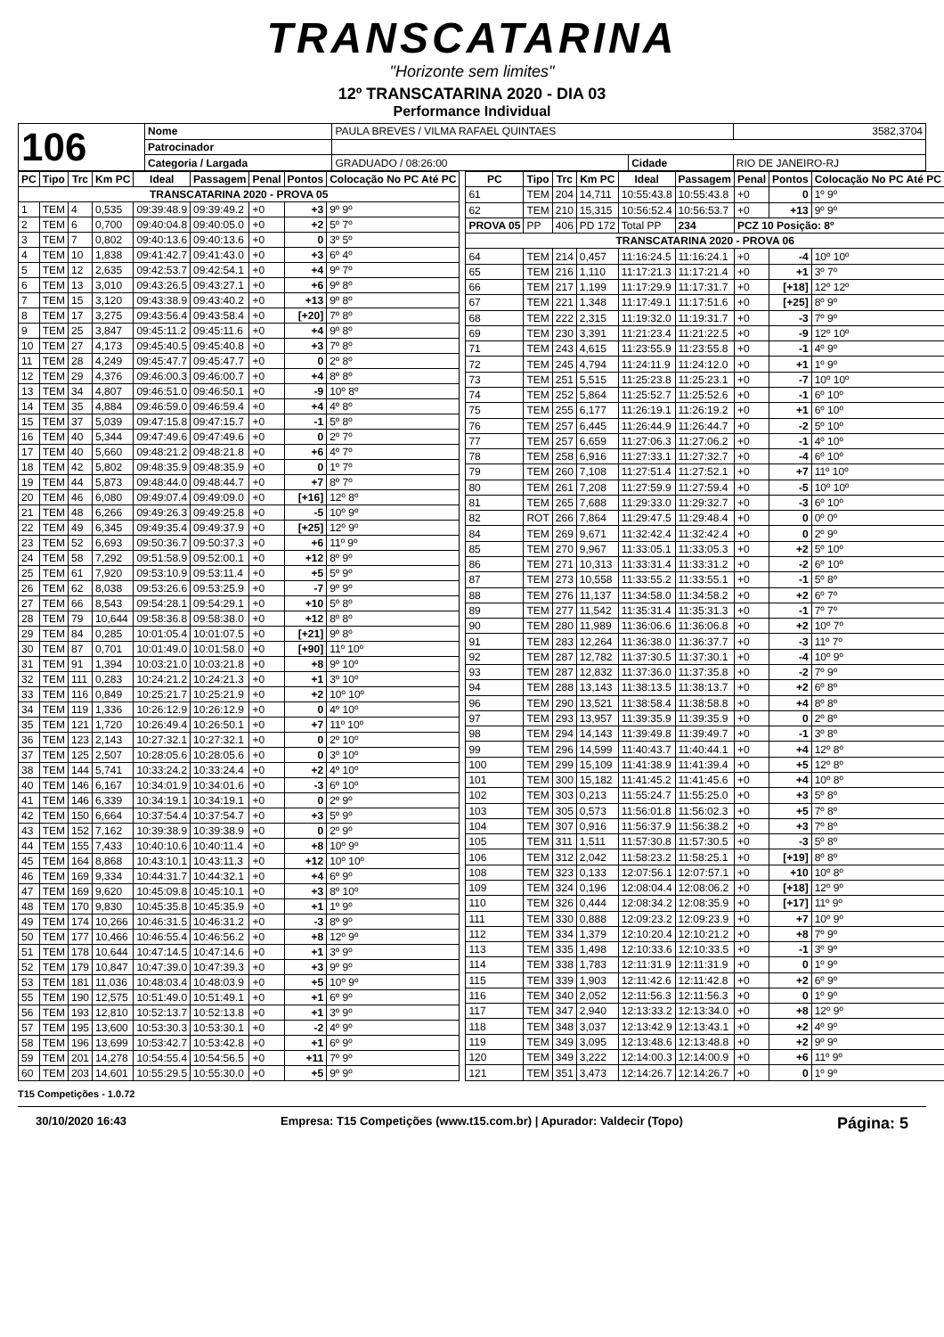TRANSCATARINA
"Horizonte sem limites"
12º TRANSCATARINA 2020 - DIA 03
Performance Individual
| 106 | Nome | PAULA BREVES / VILMA RAFAEL QUINTAES | | | 3582,3704 |
| | Patrocinador | | | | |
| | Categoria / Largada | GRADUADO / 08:26:00 | Cidade | RIO DE JANEIRO-RJ | |
| PC | Tipo | Trc | Km PC | Ideal | Passagem | Penal | Pontos | Colocação No PC Até PC |
| --- | --- | --- | --- | --- | --- | --- | --- | --- |
| TRANSCATARINA 2020 - PROVA 05 | | | | | | | | |
| 1 | TEM | 4 | 0,535 | 09:39:48.9 | 09:39:49.2 | +0 | +3 | 9º 9º |
| 2 | TEM | 6 | 0,700 | 09:40:04.8 | 09:40:05.0 | +0 | +2 | 5º 7º |
| 3 | TEM | 7 | 0,802 | 09:40:13.6 | 09:40:13.6 | +0 | 0 | 3º 5º |
| 4 | TEM | 10 | 1,838 | 09:41:42.7 | 09:41:43.0 | +0 | +3 | 6º 4º |
| 5 | TEM | 12 | 2,635 | 09:42:53.7 | 09:42:54.1 | +0 | +4 | 9º 7º |
| 6 | TEM | 13 | 3,010 | 09:43:26.5 | 09:43:27.1 | +0 | +6 | 9º 8º |
| 7 | TEM | 15 | 3,120 | 09:43:38.9 | 09:43:40.2 | +0 | +13 | 9º 8º |
| 8 | TEM | 17 | 3,275 | 09:43:56.4 | 09:43:58.4 | +0 | [+20] | 7º 8º |
| 9 | TEM | 25 | 3,847 | 09:45:11.2 | 09:45:11.6 | +0 | +4 | 9º 8º |
| 10 | TEM | 27 | 4,173 | 09:45:40.5 | 09:45:40.8 | +0 | +3 | 7º 8º |
| 11 | TEM | 28 | 4,249 | 09:45:47.7 | 09:45:47.7 | +0 | 0 | 2º 8º |
| 12 | TEM | 29 | 4,376 | 09:46:00.3 | 09:46:00.7 | +0 | +4 | 8º 8º |
| 13 | TEM | 34 | 4,807 | 09:46:51.0 | 09:46:50.1 | +0 | -9 | 10º 8º |
| 14 | TEM | 35 | 4,884 | 09:46:59.0 | 09:46:59.4 | +0 | +4 | 4º 8º |
| 15 | TEM | 37 | 5,039 | 09:47:15.8 | 09:47:15.7 | +0 | -1 | 5º 8º |
| 16 | TEM | 40 | 5,344 | 09:47:49.6 | 09:47:49.6 | +0 | 0 | 2º 7º |
| 17 | TEM | 40 | 5,660 | 09:48:21.2 | 09:48:21.8 | +0 | +6 | 4º 7º |
| 18 | TEM | 42 | 5,802 | 09:48:35.9 | 09:48:35.9 | +0 | 0 | 1º 7º |
| 19 | TEM | 44 | 5,873 | 09:48:44.0 | 09:48:44.7 | +0 | +7 | 8º 7º |
| 20 | TEM | 46 | 6,080 | 09:49:07.4 | 09:49:09.0 | +0 | [+16] | 12º 8º |
| 21 | TEM | 48 | 6,266 | 09:49:26.3 | 09:49:25.8 | +0 | -5 | 10º 9º |
| 22 | TEM | 49 | 6,345 | 09:49:35.4 | 09:49:37.9 | +0 | [+25] | 12º 9º |
| 23 | TEM | 52 | 6,693 | 09:50:36.7 | 09:50:37.3 | +0 | +6 | 11º 9º |
| 24 | TEM | 58 | 7,292 | 09:51:58.9 | 09:52:00.1 | +0 | +12 | 8º 9º |
| 25 | TEM | 61 | 7,920 | 09:53:10.9 | 09:53:11.4 | +0 | +5 | 5º 9º |
| 26 | TEM | 62 | 8,038 | 09:53:26.6 | 09:53:25.9 | +0 | -7 | 9º 9º |
| 27 | TEM | 66 | 8,543 | 09:54:28.1 | 09:54:29.1 | +0 | +10 | 5º 8º |
| 28 | TEM | 79 | 10,644 | 09:58:36.8 | 09:58:38.0 | +0 | +12 | 8º 8º |
| 29 | TEM | 84 | 0,285 | 10:01:05.4 | 10:01:07.5 | +0 | [+21] | 9º 8º |
| 30 | TEM | 87 | 0,701 | 10:01:49.0 | 10:01:58.0 | +0 | [+90] | 11º 10º |
| 31 | TEM | 91 | 1,394 | 10:03:21.0 | 10:03:21.8 | +0 | +8 | 9º 10º |
| 32 | TEM | 111 | 0,283 | 10:24:21.2 | 10:24:21.3 | +0 | +1 | 3º 10º |
| 33 | TEM | 116 | 0,849 | 10:25:21.7 | 10:25:21.9 | +0 | +2 | 10º 10º |
| 34 | TEM | 119 | 1,336 | 10:26:12.9 | 10:26:12.9 | +0 | 0 | 4º 10º |
| 35 | TEM | 121 | 1,720 | 10:26:49.4 | 10:26:50.1 | +0 | +7 | 11º 10º |
| 36 | TEM | 123 | 2,143 | 10:27:32.1 | 10:27:32.1 | +0 | 0 | 2º 10º |
| 37 | TEM | 125 | 2,507 | 10:28:05.6 | 10:28:05.6 | +0 | 0 | 3º 10º |
| 38 | TEM | 144 | 5,741 | 10:33:24.2 | 10:33:24.4 | +0 | +2 | 4º 10º |
| 40 | TEM | 146 | 6,167 | 10:34:01.9 | 10:34:01.6 | +0 | -3 | 6º 10º |
| 41 | TEM | 146 | 6,339 | 10:34:19.1 | 10:34:19.1 | +0 | 0 | 2º 9º |
| 42 | TEM | 150 | 6,664 | 10:37:54.4 | 10:37:54.7 | +0 | +3 | 5º 9º |
| 43 | TEM | 152 | 7,162 | 10:39:38.9 | 10:39:38.9 | +0 | 0 | 2º 9º |
| 44 | TEM | 155 | 7,433 | 10:40:10.6 | 10:40:11.4 | +0 | +8 | 10º 9º |
| 45 | TEM | 164 | 8,868 | 10:43:10.1 | 10:43:11.3 | +0 | +12 | 10º 10º |
| 46 | TEM | 169 | 9,334 | 10:44:31.7 | 10:44:32.1 | +0 | +4 | 6º 9º |
| 47 | TEM | 169 | 9,620 | 10:45:09.8 | 10:45:10.1 | +0 | +3 | 8º 10º |
| 48 | TEM | 170 | 9,830 | 10:45:35.8 | 10:45:35.9 | +0 | +1 | 1º 9º |
| 49 | TEM | 174 | 10,266 | 10:46:31.5 | 10:46:31.2 | +0 | -3 | 8º 9º |
| 50 | TEM | 177 | 10,466 | 10:46:55.4 | 10:46:56.2 | +0 | +8 | 12º 9º |
| 51 | TEM | 178 | 10,644 | 10:47:14.5 | 10:47:14.6 | +0 | +1 | 3º 9º |
| 52 | TEM | 179 | 10,847 | 10:47:39.0 | 10:47:39.3 | +0 | +3 | 9º 9º |
| 53 | TEM | 181 | 11,036 | 10:48:03.4 | 10:48:03.9 | +0 | +5 | 10º 9º |
| 55 | TEM | 190 | 12,575 | 10:51:49.0 | 10:51:49.1 | +0 | +1 | 6º 9º |
| 56 | TEM | 193 | 12,810 | 10:52:13.7 | 10:52:13.8 | +0 | +1 | 3º 9º |
| 57 | TEM | 195 | 13,600 | 10:53:30.3 | 10:53:30.1 | +0 | -2 | 4º 9º |
| 58 | TEM | 196 | 13,699 | 10:53:42.7 | 10:53:42.8 | +0 | +1 | 6º 9º |
| 59 | TEM | 201 | 14,278 | 10:54:55.4 | 10:54:56.5 | +0 | +11 | 7º 9º |
| 60 | TEM | 203 | 14,601 | 10:55:29.5 | 10:55:30.0 | +0 | +5 | 9º 9º |
| PC | Tipo | Trc | Km PC | Ideal | Passagem | Penal | Pontos | Colocação No PC Até PC |
| --- | --- | --- | --- | --- | --- | --- | --- | --- |
| 61 | TEM | 204 | 14,711 | 10:55:43.8 | 10:55:43.8 | +0 | 0 | 1º 9º |
| 62 | TEM | 210 | 15,315 | 10:56:52.4 | 10:56:53.7 | +0 | +13 | 9º 9º |
| PROVA 05 | PP | 406 | PD 172 | Total PP | 234 | PCZ 10 Posição: 8º | | |
| TRANSCATARINA 2020 - PROVA 06 | | | | | | | | |
| 64 | TEM | 214 | 0,457 | 11:16:24.5 | 11:16:24.1 | +0 | -4 | 10º 10º |
| 65 | TEM | 216 | 1,110 | 11:17:21.3 | 11:17:21.4 | +0 | +1 | 3º 7º |
| 66 | TEM | 217 | 1,199 | 11:17:29.9 | 11:17:31.7 | +0 | [+18] | 12º 12º |
| 67 | TEM | 221 | 1,348 | 11:17:49.1 | 11:17:51.6 | +0 | [+25] | 8º 9º |
| 68 | TEM | 222 | 2,315 | 11:19:32.0 | 11:19:31.7 | +0 | -3 | 7º 9º |
| 69 | TEM | 230 | 3,391 | 11:21:23.4 | 11:21:22.5 | +0 | -9 | 12º 10º |
| 71 | TEM | 243 | 4,615 | 11:23:55.9 | 11:23:55.8 | +0 | -1 | 4º 9º |
| 72 | TEM | 245 | 4,794 | 11:24:11.9 | 11:24:12.0 | +0 | +1 | 1º 9º |
| 73 | TEM | 251 | 5,515 | 11:25:23.8 | 11:25:23.1 | +0 | -7 | 10º 10º |
| 74 | TEM | 252 | 5,864 | 11:25:52.7 | 11:25:52.6 | +0 | -1 | 6º 10º |
| 75 | TEM | 255 | 6,177 | 11:26:19.1 | 11:26:19.2 | +0 | +1 | 6º 10º |
| 76 | TEM | 257 | 6,445 | 11:26:44.9 | 11:26:44.7 | +0 | -2 | 5º 10º |
| 77 | TEM | 257 | 6,659 | 11:27:06.3 | 11:27:06.2 | +0 | -1 | 4º 10º |
| 78 | TEM | 258 | 6,916 | 11:27:33.1 | 11:27:32.7 | +0 | -4 | 6º 10º |
| 79 | TEM | 260 | 7,108 | 11:27:51.4 | 11:27:52.1 | +0 | +7 | 11º 10º |
| 80 | TEM | 261 | 7,208 | 11:27:59.9 | 11:27:59.4 | +0 | -5 | 10º 10º |
| 81 | TEM | 265 | 7,688 | 11:29:33.0 | 11:29:32.7 | +0 | -3 | 6º 10º |
| 82 | ROT | 266 | 7,864 | 11:29:47.5 | 11:29:48.4 | +0 | 0 | 0º 0º |
| 84 | TEM | 269 | 9,671 | 11:32:42.4 | 11:32:42.4 | +0 | 0 | 2º 9º |
| 85 | TEM | 270 | 9,967 | 11:33:05.1 | 11:33:05.3 | +0 | +2 | 5º 10º |
| 86 | TEM | 271 | 10,313 | 11:33:31.4 | 11:33:31.2 | +0 | -2 | 6º 10º |
| 87 | TEM | 273 | 10,558 | 11:33:55.2 | 11:33:55.1 | +0 | -1 | 5º 8º |
| 88 | TEM | 276 | 11,137 | 11:34:58.0 | 11:34:58.2 | +0 | +2 | 6º 7º |
| 89 | TEM | 277 | 11,542 | 11:35:31.4 | 11:35:31.3 | +0 | -1 | 7º 7º |
| 90 | TEM | 280 | 11,989 | 11:36:06.6 | 11:36:06.8 | +0 | +2 | 10º 7º |
| 91 | TEM | 283 | 12,264 | 11:36:38.0 | 11:36:37.7 | +0 | -3 | 11º 7º |
| 92 | TEM | 287 | 12,782 | 11:37:30.5 | 11:37:30.1 | +0 | -4 | 10º 9º |
| 93 | TEM | 287 | 12,832 | 11:37:36.0 | 11:37:35.8 | +0 | -2 | 7º 9º |
| 94 | TEM | 288 | 13,143 | 11:38:13.5 | 11:38:13.7 | +0 | +2 | 6º 8º |
| 96 | TEM | 290 | 13,521 | 11:38:58.4 | 11:38:58.8 | +0 | +4 | 8º 8º |
| 97 | TEM | 293 | 13,957 | 11:39:35.9 | 11:39:35.9 | +0 | 0 | 2º 8º |
| 98 | TEM | 294 | 14,143 | 11:39:49.8 | 11:39:49.7 | +0 | -1 | 3º 8º |
| 99 | TEM | 296 | 14,599 | 11:40:43.7 | 11:40:44.1 | +0 | +4 | 12º 8º |
| 100 | TEM | 299 | 15,109 | 11:41:38.9 | 11:41:39.4 | +0 | +5 | 12º 8º |
| 101 | TEM | 300 | 15,182 | 11:41:45.2 | 11:41:45.6 | +0 | +4 | 10º 8º |
| 102 | TEM | 303 | 0,213 | 11:55:24.7 | 11:55:25.0 | +0 | +3 | 5º 8º |
| 103 | TEM | 305 | 0,573 | 11:56:01.8 | 11:56:02.3 | +0 | +5 | 7º 8º |
| 104 | TEM | 307 | 0,916 | 11:56:37.9 | 11:56:38.2 | +0 | +3 | 7º 8º |
| 105 | TEM | 311 | 1,511 | 11:57:30.8 | 11:57:30.5 | +0 | -3 | 5º 8º |
| 106 | TEM | 312 | 2,042 | 11:58:23.2 | 11:58:25.1 | +0 | [+19] | 8º 8º |
| 108 | TEM | 323 | 0,133 | 12:07:56.1 | 12:07:57.1 | +0 | +10 | 10º 8º |
| 109 | TEM | 324 | 0,196 | 12:08:04.4 | 12:08:06.2 | +0 | [+18] | 12º 9º |
| 110 | TEM | 326 | 0,444 | 12:08:34.2 | 12:08:35.9 | +0 | [+17] | 11º 9º |
| 111 | TEM | 330 | 0,888 | 12:09:23.2 | 12:09:23.9 | +0 | +7 | 10º 9º |
| 112 | TEM | 334 | 1,379 | 12:10:20.4 | 12:10:21.2 | +0 | +8 | 7º 9º |
| 113 | TEM | 335 | 1,498 | 12:10:33.6 | 12:10:33.5 | +0 | -1 | 3º 9º |
| 114 | TEM | 338 | 1,783 | 12:11:31.9 | 12:11:31.9 | +0 | 0 | 1º 9º |
| 115 | TEM | 339 | 1,903 | 12:11:42.6 | 12:11:42.8 | +0 | +2 | 6º 9º |
| 116 | TEM | 340 | 2,052 | 12:11:56.3 | 12:11:56.3 | +0 | 0 | 1º 9º |
| 117 | TEM | 347 | 2,940 | 12:13:33.2 | 12:13:34.0 | +0 | +8 | 12º 9º |
| 118 | TEM | 348 | 3,037 | 12:13:42.9 | 12:13:43.1 | +0 | +2 | 4º 9º |
| 119 | TEM | 349 | 3,095 | 12:13:48.6 | 12:13:48.8 | +0 | +2 | 9º 9º |
| 120 | TEM | 349 | 3,222 | 12:14:00.3 | 12:14:00.9 | +0 | +6 | 11º 9º |
| 121 | TEM | 351 | 3,473 | 12:14:26.7 | 12:14:26.7 | +0 | 0 | 1º 9º |
T15 Competições - 1.0.72
30/10/2020 16:43 Empresa: T15 Competições (www.t15.com.br) | Apurador: Valdecir (Topo) Página: 5